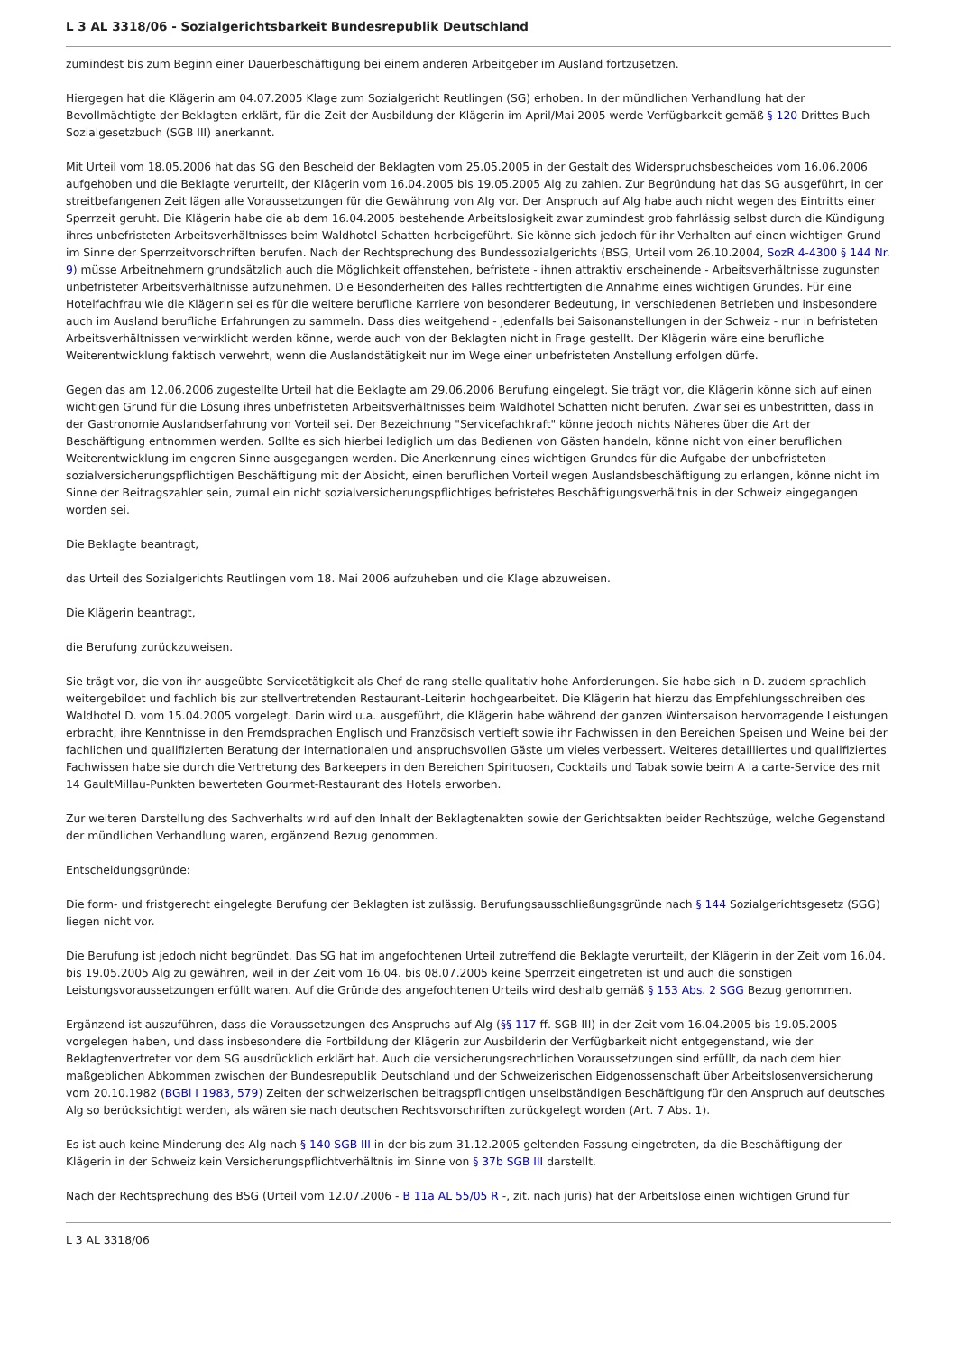L 3 AL 3318/06 - Sozialgerichtsbarkeit Bundesrepublik Deutschland
zumindest bis zum Beginn einer Dauerbeschäftigung bei einem anderen Arbeitgeber im Ausland fortzusetzen.
Hiergegen hat die Klägerin am 04.07.2005 Klage zum Sozialgericht Reutlingen (SG) erhoben. In der mündlichen Verhandlung hat der Bevollmächtigte der Beklagten erklärt, für die Zeit der Ausbildung der Klägerin im April/Mai 2005 werde Verfügbarkeit gemäß § 120 Drittes Buch Sozialgesetzbuch (SGB III) anerkannt.
Mit Urteil vom 18.05.2006 hat das SG den Bescheid der Beklagten vom 25.05.2005 in der Gestalt des Widerspruchsbescheides vom 16.06.2006 aufgehoben und die Beklagte verurteilt, der Klägerin vom 16.04.2005 bis 19.05.2005 Alg zu zahlen. Zur Begründung hat das SG ausgeführt, in der streitbefangenen Zeit lägen alle Voraussetzungen für die Gewährung von Alg vor. Der Anspruch auf Alg habe auch nicht wegen des Eintritts einer Sperrzeit geruht. Die Klägerin habe die ab dem 16.04.2005 bestehende Arbeitslosigkeit zwar zumindest grob fahrlässig selbst durch die Kündigung ihres unbefristeten Arbeitsverhältnisses beim Waldhotel Schatten herbeigeführt. Sie könne sich jedoch für ihr Verhalten auf einen wichtigen Grund im Sinne der Sperrzeitvorschriften berufen. Nach der Rechtsprechung des Bundessozialgerichts (BSG, Urteil vom 26.10.2004, SozR 4-4300 § 144 Nr. 9) müsse Arbeitnehmern grundsätzlich auch die Möglichkeit offenstehen, befristete - ihnen attraktiv erscheinende - Arbeitsverhältnisse zugunsten unbefristeter Arbeitsverhältnisse aufzunehmen. Die Besonderheiten des Falles rechtfertigten die Annahme eines wichtigen Grundes. Für eine Hotelfachfrau wie die Klägerin sei es für die weitere berufliche Karriere von besonderer Bedeutung, in verschiedenen Betrieben und insbesondere auch im Ausland berufliche Erfahrungen zu sammeln. Dass dies weitgehend - jedenfalls bei Saisonanstellungen in der Schweiz - nur in befristeten Arbeitsverhältnissen verwirklicht werden könne, werde auch von der Beklagten nicht in Frage gestellt. Der Klägerin wäre eine berufliche Weiterentwicklung faktisch verwehrt, wenn die Auslandstätigkeit nur im Wege einer unbefristeten Anstellung erfolgen dürfe.
Gegen das am 12.06.2006 zugestellte Urteil hat die Beklagte am 29.06.2006 Berufung eingelegt. Sie trägt vor, die Klägerin könne sich auf einen wichtigen Grund für die Lösung ihres unbefristeten Arbeitsverhältnisses beim Waldhotel Schatten nicht berufen. Zwar sei es unbestritten, dass in der Gastronomie Auslandserfahrung von Vorteil sei. Der Bezeichnung "Servicefachkraft" könne jedoch nichts Näheres über die Art der Beschäftigung entnommen werden. Sollte es sich hierbei lediglich um das Bedienen von Gästen handeln, könne nicht von einer beruflichen Weiterentwicklung im engeren Sinne ausgegangen werden. Die Anerkennung eines wichtigen Grundes für die Aufgabe der unbefristeten sozialversicherungspflichtigen Beschäftigung mit der Absicht, einen beruflichen Vorteil wegen Auslandsbeschäftigung zu erlangen, könne nicht im Sinne der Beitragszahler sein, zumal ein nicht sozialversicherungspflichtiges befristetes Beschäftigungsverhältnis in der Schweiz eingegangen worden sei.
Die Beklagte beantragt,
das Urteil des Sozialgerichts Reutlingen vom 18. Mai 2006 aufzuheben und die Klage abzuweisen.
Die Klägerin beantragt,
die Berufung zurückzuweisen.
Sie trägt vor, die von ihr ausgeübte Servicetätigkeit als Chef de rang stelle qualitativ hohe Anforderungen. Sie habe sich in D. zudem sprachlich weitergebildet und fachlich bis zur stellvertretenden Restaurant-Leiterin hochgearbeitet. Die Klägerin hat hierzu das Empfehlungsschreiben des Waldhotel D. vom 15.04.2005 vorgelegt. Darin wird u.a. ausgeführt, die Klägerin habe während der ganzen Wintersaison hervorragende Leistungen erbracht, ihre Kenntnisse in den Fremdsprachen Englisch und Französisch vertieft sowie ihr Fachwissen in den Bereichen Speisen und Weine bei der fachlichen und qualifizierten Beratung der internationalen und anspruchsvollen Gäste um vieles verbessert. Weiteres detailliertes und qualifiziertes Fachwissen habe sie durch die Vertretung des Barkeepers in den Bereichen Spirituosen, Cocktails und Tabak sowie beim A la carte-Service des mit 14 GaultMillau-Punkten bewerteten Gourmet-Restaurant des Hotels erworben.
Zur weiteren Darstellung des Sachverhalts wird auf den Inhalt der Beklagtenakten sowie der Gerichtsakten beider Rechtszüge, welche Gegenstand der mündlichen Verhandlung waren, ergänzend Bezug genommen.
Entscheidungsgründe:
Die form- und fristgerecht eingelegte Berufung der Beklagten ist zulässig. Berufungsausschließungsgründe nach § 144 Sozialgerichtsgesetz (SGG) liegen nicht vor.
Die Berufung ist jedoch nicht begründet. Das SG hat im angefochtenen Urteil zutreffend die Beklagte verurteilt, der Klägerin in der Zeit vom 16.04. bis 19.05.2005 Alg zu gewähren, weil in der Zeit vom 16.04. bis 08.07.2005 keine Sperrzeit eingetreten ist und auch die sonstigen Leistungsvoraussetzungen erfüllt waren. Auf die Gründe des angefochtenen Urteils wird deshalb gemäß § 153 Abs. 2 SGG Bezug genommen.
Ergänzend ist auszuführen, dass die Voraussetzungen des Anspruchs auf Alg (§§ 117 ff. SGB III) in der Zeit vom 16.04.2005 bis 19.05.2005 vorgelegen haben, und dass insbesondere die Fortbildung der Klägerin zur Ausbilderin der Verfügbarkeit nicht entgegenstand, wie der Beklagtenvertreter vor dem SG ausdrücklich erklärt hat. Auch die versicherungsrechtlichen Voraussetzungen sind erfüllt, da nach dem hier maßgeblichen Abkommen zwischen der Bundesrepublik Deutschland und der Schweizerischen Eidgenossenschaft über Arbeitslosenversicherung vom 20.10.1982 (BGBl I 1983, 579) Zeiten der schweizerischen beitragspflichtigen unselbständigen Beschäftigung für den Anspruch auf deutsches Alg so berücksichtigt werden, als wären sie nach deutschen Rechtsvorschriften zurückgelegt worden (Art. 7 Abs. 1).
Es ist auch keine Minderung des Alg nach § 140 SGB III in der bis zum 31.12.2005 geltenden Fassung eingetreten, da die Beschäftigung der Klägerin in der Schweiz kein Versicherungspflichtverhältnis im Sinne von § 37b SGB III darstellt.
Nach der Rechtsprechung des BSG (Urteil vom 12.07.2006 - B 11a AL 55/05 R -, zit. nach juris) hat der Arbeitslose einen wichtigen Grund für
L 3 AL 3318/06